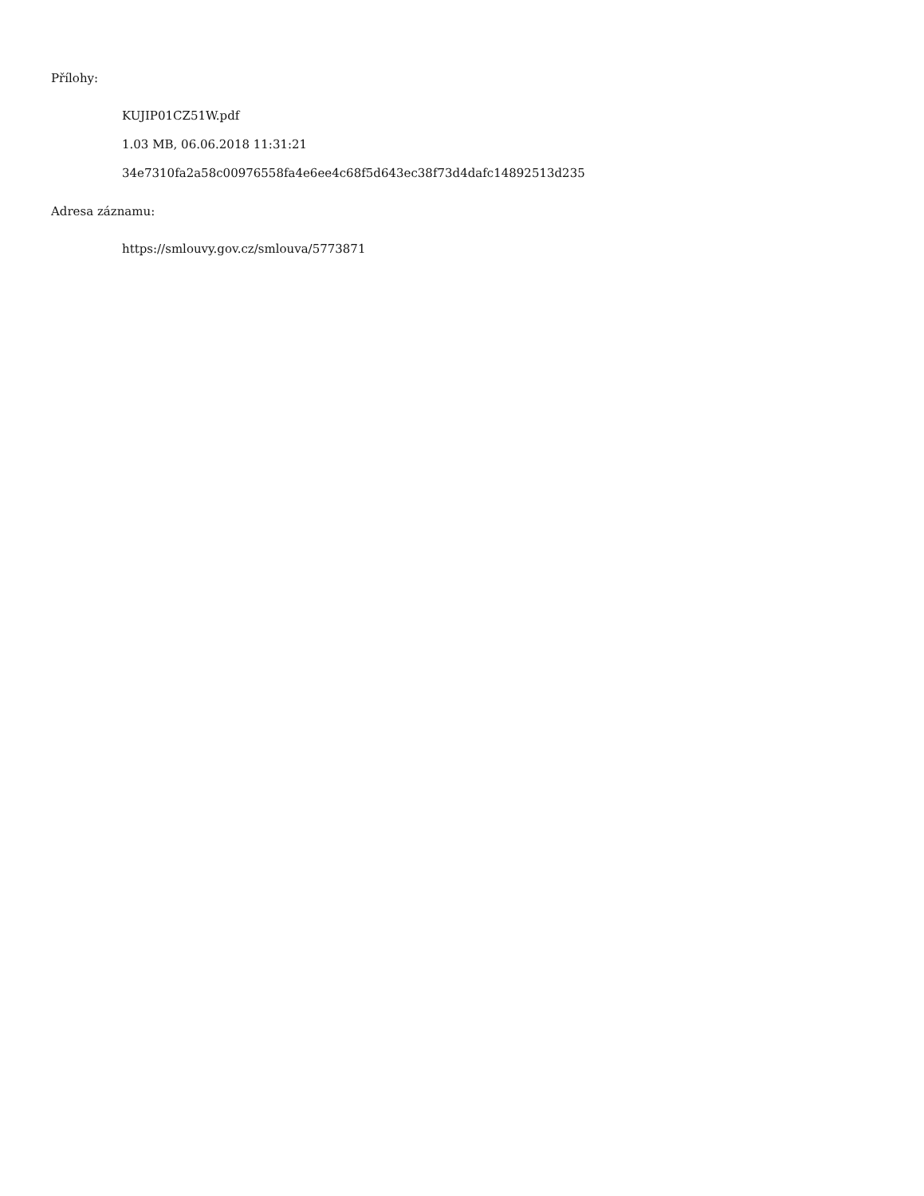Přílohy:
KUJIP01CZ51W.pdf
1.03 MB, 06.06.2018 11:31:21
34e7310fa2a58c00976558fa4e6ee4c68f5d643ec38f73d4dafc14892513d235
Adresa záznamu:
https://smlouvy.gov.cz/smlouva/5773871